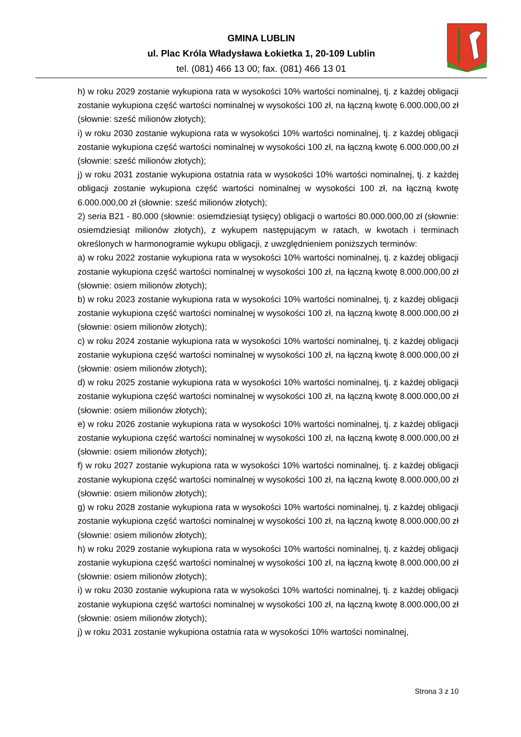GMINA LUBLIN
ul. Plac Króla Władysława Łokietka 1, 20-109 Lublin
tel. (081) 466 13 00; fax. (081) 466 13 01
h) w roku 2029 zostanie wykupiona rata w wysokości 10% wartości nominalnej, tj. z każdej obligacji zostanie wykupiona część wartości nominalnej w wysokości 100 zł, na łączną kwotę 6.000.000,00 zł (słownie: sześć milionów złotych);
i) w roku 2030 zostanie wykupiona rata w wysokości 10% wartości nominalnej, tj. z każdej obligacji zostanie wykupiona część wartości nominalnej w wysokości 100 zł, na łączną kwotę 6.000.000,00 zł (słownie: sześć milionów złotych);
j) w roku 2031 zostanie wykupiona ostatnia rata w wysokości 10% wartości nominalnej, tj. z każdej obligacji zostanie wykupiona część wartości nominalnej w wysokości 100 zł, na łączną kwotę 6.000.000,00 zł (słownie: sześć milionów złotych);
2) seria B21 - 80.000 (słownie: osiemdziesiąt tysięcy) obligacji o wartości 80.000.000,00 zł (słownie: osiemdziesiąt milionów złotych), z wykupem następującym w ratach, w kwotach i terminach określonych w harmonogramie wykupu obligacji, z uwzględnieniem poniższych terminów:
a) w roku 2022 zostanie wykupiona rata w wysokości 10% wartości nominalnej, tj. z każdej obligacji zostanie wykupiona część wartości nominalnej w wysokości 100 zł, na łączną kwotę 8.000.000,00 zł (słownie: osiem milionów złotych);
b) w roku 2023 zostanie wykupiona rata w wysokości 10% wartości nominalnej, tj. z każdej obligacji zostanie wykupiona część wartości nominalnej w wysokości 100 zł, na łączną kwotę 8.000.000,00 zł (słownie: osiem milionów złotych);
c) w roku 2024 zostanie wykupiona rata w wysokości 10% wartości nominalnej, tj. z każdej obligacji zostanie wykupiona część wartości nominalnej w wysokości 100 zł, na łączną kwotę 8.000.000,00 zł (słownie: osiem milionów złotych);
d) w roku 2025 zostanie wykupiona rata w wysokości 10% wartości nominalnej, tj. z każdej obligacji zostanie wykupiona część wartości nominalnej w wysokości 100 zł, na łączną kwotę 8.000.000,00 zł (słownie: osiem milionów złotych);
e) w roku 2026 zostanie wykupiona rata w wysokości 10% wartości nominalnej, tj. z każdej obligacji zostanie wykupiona część wartości nominalnej w wysokości 100 zł, na łączną kwotę 8.000.000,00 zł (słownie: osiem milionów złotych);
f) w roku 2027 zostanie wykupiona rata w wysokości 10% wartości nominalnej, tj. z każdej obligacji zostanie wykupiona część wartości nominalnej w wysokości 100 zł, na łączną kwotę 8.000.000,00 zł (słownie: osiem milionów złotych);
g) w roku 2028 zostanie wykupiona rata w wysokości 10% wartości nominalnej, tj. z każdej obligacji zostanie wykupiona część wartości nominalnej w wysokości 100 zł, na łączną kwotę 8.000.000,00 zł (słownie: osiem milionów złotych);
h) w roku 2029 zostanie wykupiona rata w wysokości 10% wartości nominalnej, tj. z każdej obligacji zostanie wykupiona część wartości nominalnej w wysokości 100 zł, na łączną kwotę 8.000.000,00 zł (słownie: osiem milionów złotych);
i) w roku 2030 zostanie wykupiona rata w wysokości 10% wartości nominalnej, tj. z każdej obligacji zostanie wykupiona część wartości nominalnej w wysokości 100 zł, na łączną kwotę 8.000.000,00 zł (słownie: osiem milionów złotych);
j) w roku 2031 zostanie wykupiona ostatnia rata w wysokości 10% wartości nominalnej,
Strona 3 z 10